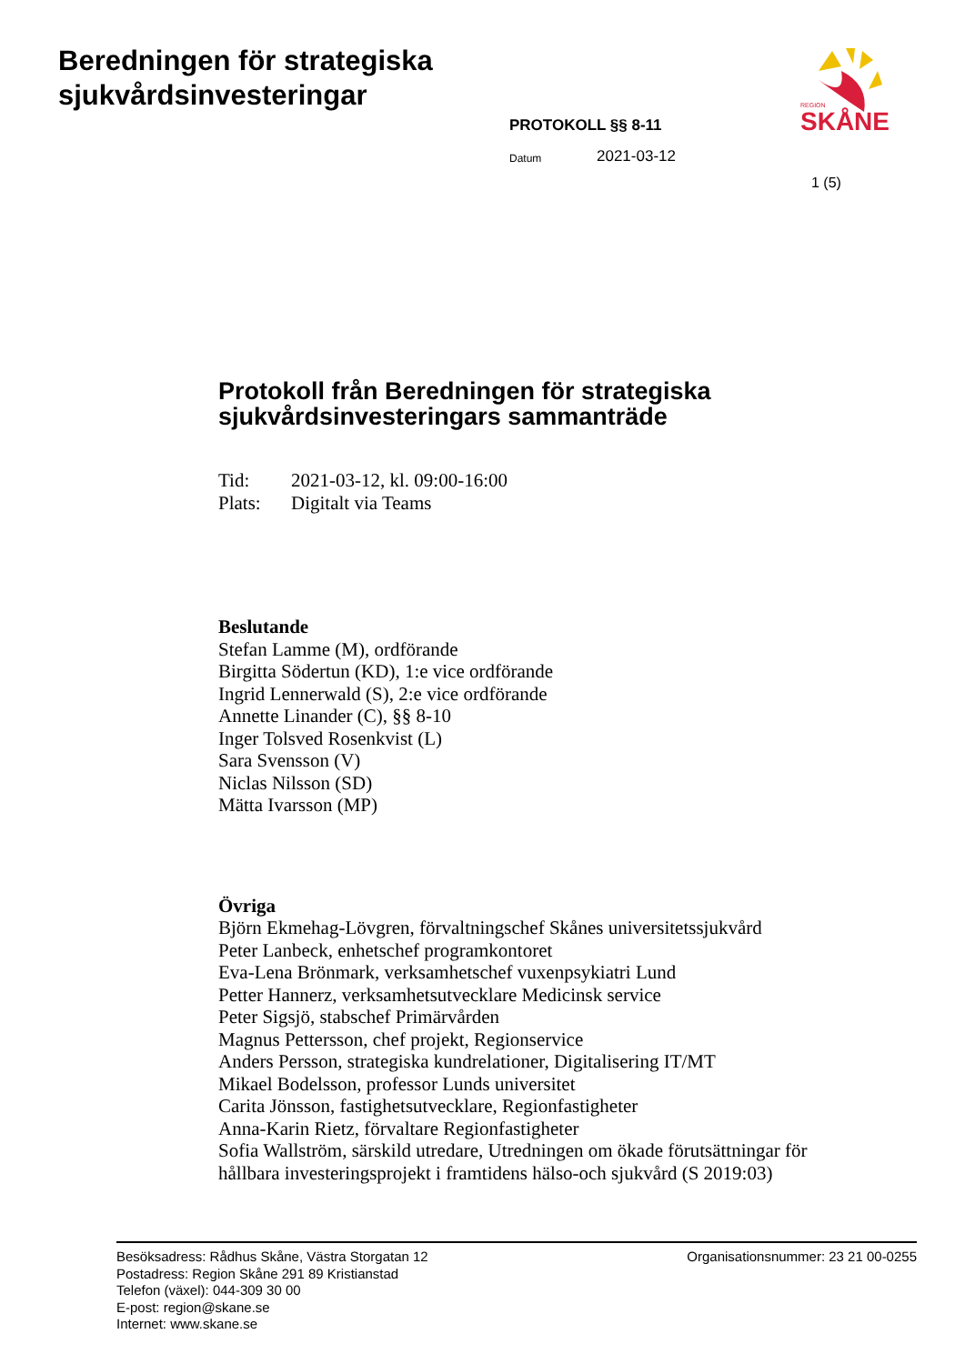Beredningen för strategiska
sjukvårdsinvesteringar
SKÅNE
REGION
PROTOKOLL §§ 8-11
Datum 2021-03-12
1 (5)
Protokoll från Beredningen för strategiska sjukvårdsinvesteringars sammanträde
Tid: 2021-03-12, kl. 09:00-16:00
Plats: Digitalt via Teams
Beslutande
Stefan Lamme (M), ordförande
Birgitta Södertun (KD), 1:e vice ordförande
Ingrid Lennerwald (S), 2:e vice ordförande
Annette Linander (C), §§ 8-10
Inger Tolsved Rosenkvist (L)
Sara Svensson (V)
Niclas Nilsson (SD)
Mätta Ivarsson (MP)
Övriga
Björn Ekmehag-Lövgren, förvaltningschef Skånes universitetssjukvård
Peter Lanbeck, enhetschef programkontoret
Eva-Lena Brönmark, verksamhetschef vuxenpsykiatri Lund
Petter Hannerz, verksamhetsutvecklare Medicinsk service
Peter Sigsjö, stabschef Primärvården
Magnus Pettersson, chef projekt, Regionservice
Anders Persson, strategiska kundrelationer, Digitalisering IT/MT
Mikael Bodelsson, professor Lunds universitet
Carita Jönsson, fastighetsutvecklare, Regionfastigheter
Anna-Karin Rietz, förvaltare Regionfastigheter
Sofia Wallström, särskild utredare, Utredningen om ökade förutsättningar för hållbara investeringsprojekt i framtidens hälso-och sjukvård (S 2019:03)
Besöksadress: Rådhus Skåne, Västra Storgatan 12
Postadress: Region Skåne 291 89 Kristianstad
Telefon (växel): 044-309 30 00
E-post: region@skane.se
Internet: www.skane.se
Organisationsnummer: 23 21 00-0255